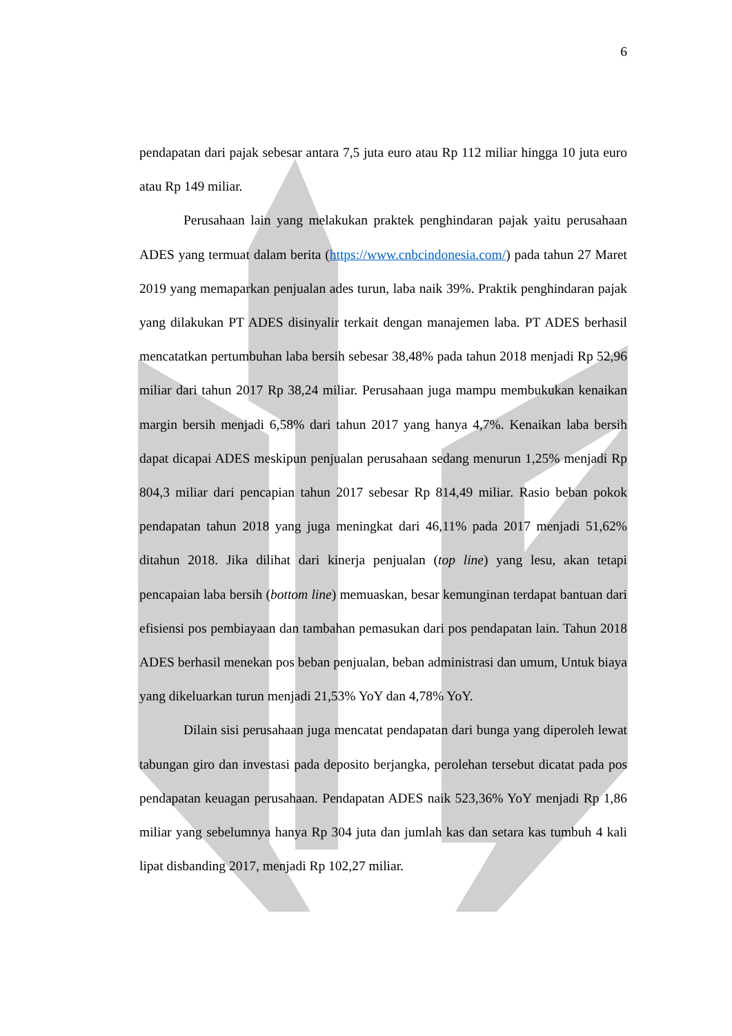6
pendapatan dari pajak sebesar antara 7,5 juta euro atau Rp 112 miliar hingga 10 juta euro atau Rp 149 miliar.
Perusahaan lain yang melakukan praktek penghindaran pajak yaitu perusahaan ADES yang termuat dalam berita (https://www.cnbcindonesia.com/) pada tahun 27 Maret 2019 yang memaparkan penjualan ades turun, laba naik 39%. Praktik penghindaran pajak yang dilakukan PT ADES disinyalir terkait dengan manajemen laba. PT ADES berhasil mencatatkan pertumbuhan laba bersih sebesar 38,48% pada tahun 2018 menjadi Rp 52,96 miliar dari tahun 2017 Rp 38,24 miliar. Perusahaan juga mampu membukukan kenaikan margin bersih menjadi 6,58% dari tahun 2017 yang hanya 4,7%. Kenaikan laba bersih dapat dicapai ADES meskipun penjualan perusahaan sedang menurun 1,25% menjadi Rp 804,3 miliar dari pencapian tahun 2017 sebesar Rp 814,49 miliar. Rasio beban pokok pendapatan tahun 2018 yang juga meningkat dari 46,11% pada 2017 menjadi 51,62% ditahun 2018. Jika dilihat dari kinerja penjualan (top line) yang lesu, akan tetapi pencapaian laba bersih (bottom line) memuaskan, besar kemunginan terdapat bantuan dari efisiensi pos pembiayaan dan tambahan pemasukan dari pos pendapatan lain. Tahun 2018 ADES berhasil menekan pos beban penjualan, beban administrasi dan umum, Untuk biaya yang dikeluarkan turun menjadi 21,53% YoY dan 4,78% YoY.
Dilain sisi perusahaan juga mencatat pendapatan dari bunga yang diperoleh lewat tabungan giro dan investasi pada deposito berjangka, perolehan tersebut dicatat pada pos pendapatan keuagan perusahaan. Pendapatan ADES naik 523,36% YoY menjadi Rp 1,86 miliar yang sebelumnya hanya Rp 304 juta dan jumlah kas dan setara kas tumbuh 4 kali lipat disbanding 2017, menjadi Rp 102,27 miliar.